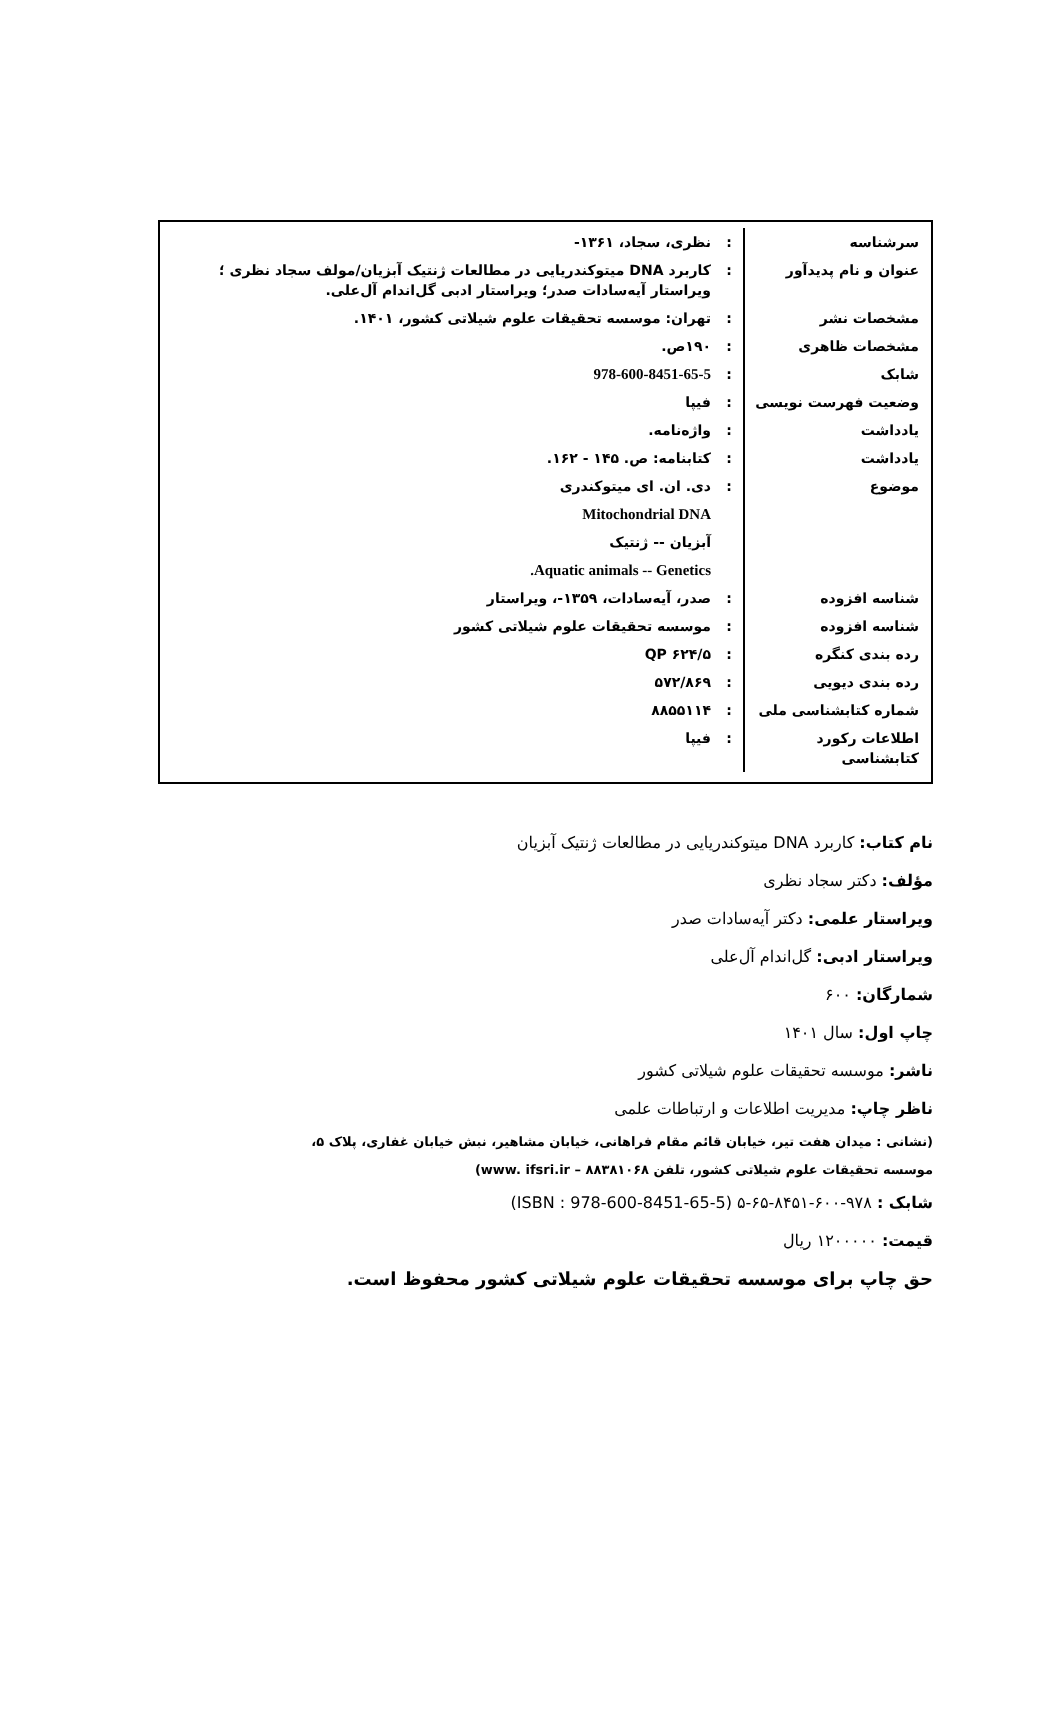| سرشناسه | : | نظری، سجاد، ۱۳۶۱- |
| عنوان و نام پدیدآور | : | کاربرد DNA میتوکندریایی در مطالعات ژنتیک آبزیان/مولف سجاد نظری ؛ ویراستار آیه‌سادات صدر؛ ویراستار ادبی گل‌اندام آل‌علی. |
| مشخصات نشر | : | تهران: موسسه تحقیقات علوم شیلاتی کشور، ۱۴۰۱. |
| مشخصات ظاهری | : | ۱۹۰ص. |
| شابک | : | 978-600-8451-65-5 |
| وضعیت فهرست نویسی | : | فیپا |
| یادداشت | : | واژه‌نامه. |
| یادداشت | : | کتابنامه: ص. ۱۴۵ - ۱۶۲. |
| موضوع | : | دی. ان. ای میتوکندری |
| | | Mitochondrial DNA |
| | | آبزیان -- ژنتیک |
| | | Aquatic animals -- Genetics. |
| شناسه افزوده | : | صدر، آیه‌سادات، ۱۳۵۹-، ویراستار |
| شناسه افزوده | : | موسسه تحقیقات علوم شیلاتی کشور |
| رده بندی کنگره | : | QP ۶۲۴/۵ |
| رده بندی دیویی | : | ۵۷۲/۸۶۹ |
| شماره کتابشناسی ملی | : | ۸۸۵۵۱۱۴ |
| اطلاعات رکورد کتابشناسی | : | فیپا |
نام کتاب: کاربرد DNA میتوکندریایی در مطالعات ژنتیک آبزیان
مؤلف: دکتر سجاد نظری
ویراستار علمی: دکتر آیه‌سادات صدر
ویراستار ادبی: گل‌اندام آل‌علی
شمارگان: ۶۰۰
چاپ اول: سال ۱۴۰۱
ناشر: موسسه تحقیقات علوم شیلاتی کشور
ناظر چاپ: مدیریت اطلاعات و ارتباطات علمی
(نشانی : میدان هفت تیر، خیابان قائم مقام فراهانی، خیابان مشاهیر، نبش خیابان غفاری، پلاک ۵،
موسسه تحقیقات علوم شیلاتی کشور، تلفن ۸۸۳۸۱۰۶۸ – www. ifsri.ir)
شابک : ۹۷۸-۶۰۰-۸۴۵۱-۶۵-۵ (ISBN : 978-600-8451-65-5)
قیمت: ۱۲۰۰۰۰۰ ریال
حق چاپ برای موسسه تحقیقات علوم شیلاتی کشور محفوظ است.